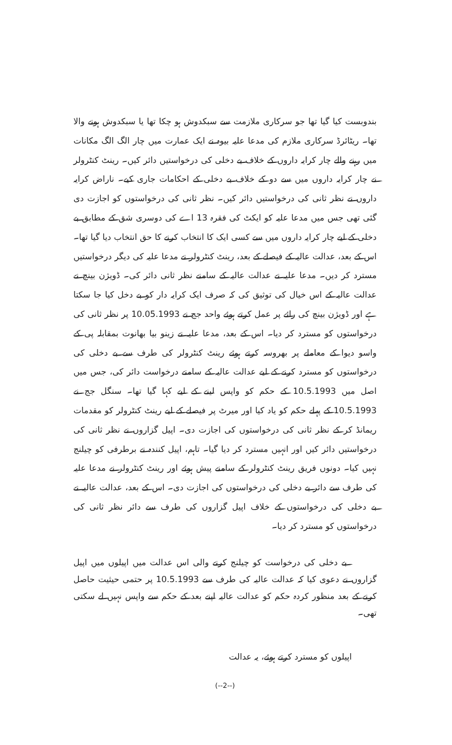بندوبست کیا گیا تھا جو سرکاری ملازمت سے سبکدوش ہو چکا تھا یا سبکدوش ہونے والا تھا۔ ریٹائرڈ سرکاری ملازم کی مدعا علیہ بیوہ نے ایک عمارت میں چار الگ الگ مکانات میں رہنے والے چار کرایہ داروں کے خلاف بے دخلی کی درخواستیں دائر کیں۔ رینٹ کنٹرولر نے چار کرایہ داروں میں سے دو کے خلاف بے دخلی کے احکامات جاری کیے۔ ناراض کرایہ داروں نے نظر ثانی کی درخواستیں دائر کیں۔ نظر ثانی کی درخواستوں کو اجازت دی گئی تھی جس میں مدعا علیہ کو ایکٹ کی فقرہ 13 اے کی دوسری شق کے مطابق بے دخلی کے لیے چار کرایہ داروں میں سے کسی ایک کا انتخاب کرنے کا حق انتخاب دیا گیا تھا۔ اس کے بعد، عدالت عالیہ کے فیصلے کے بعد، رینٹ کنٹرولر نے مدعا علیہ کی دیگر درخواستیں مسترد کر دیں۔ مدعا علیہ نے عدالت عالیہ کے سامنے نظر ثانی دائر کی۔ ڈویژن بینچ نے عدالت عالیہ کے اس خیال کی توثیق کی کہ صرف ایک کرایہ دار کو بے دخل کیا جا سکتا ہے اور ڈویژن بینچ کی رائے پر عمل کرتے ہوئے واحد جج نے 10.05.1993 پر نظر ثانی کی درخواستوں کو مسترد کر دیا۔ اس کے بعد، مدعا علیہ نے زینو بیا بھانوت بمقابلہ پی کے واسو دیوا کے معاملے پر بھروسہ کرتے ہوئے رینٹ کنٹرولر کی طرف سے بے دخلی کی درخواستوں کو مسترد کرنے کے لیے عدالت عالیہ کے سامنے درخواست دائر کی، جس میں اصل میں 10.5.1993 کے حکم کو واپس لینے کے لیے کہا گیا تھا۔ سنگل جج نے 10.5.1993 کے پہلے حکم کو یاد کیا اور میرٹ پر فیصلے کے لیے رینٹ کنٹرولر کو مقدمات ریمانڈ کر کے نظر ثانی کی درخواستوں کی اجازت دی۔ اپیل گزاروں نے نظر ثانی کی درخواستیں دائر کیں اور انہیں مسترد کر دیا گیا۔ تاہم، اپیل کنندہ نے برطرفی کو چیلنج نہیں کیا۔ دونوں فریق رینٹ کنٹرولر کے سامنے پیش ہوئے اور رینٹ کنٹرولر نے مدعا علیہ کی طرف سے دائر بے دخلی کی درخواستوں کی اجازت دی۔ اس کے بعد، عدالت عالیہ نے بے دخلی کی درخواستوں کے خلاف اپیل گزاروں کی طرف سے دائر نظر ثانی کی درخواستوں کو مسترد کر دیا۔
بے دخلی کی درخواست کو چیلنج کرنے والی اس عدالت میں اپیلوں میں اپیل گزاروں نے دعوی کیا کہ عدالت عالیہ کی طرف سے 10.5.1993 پر حتمی حیثیت حاصل کرنے کے بعد منظور کردہ حکم کو عدالت عالیہ اپنے بعد کے حکم سے واپس نہیں لے سکتی تھی۔
اپیلوں کو مسترد کرتے ہوئے، یہ عدالت
(--2--)